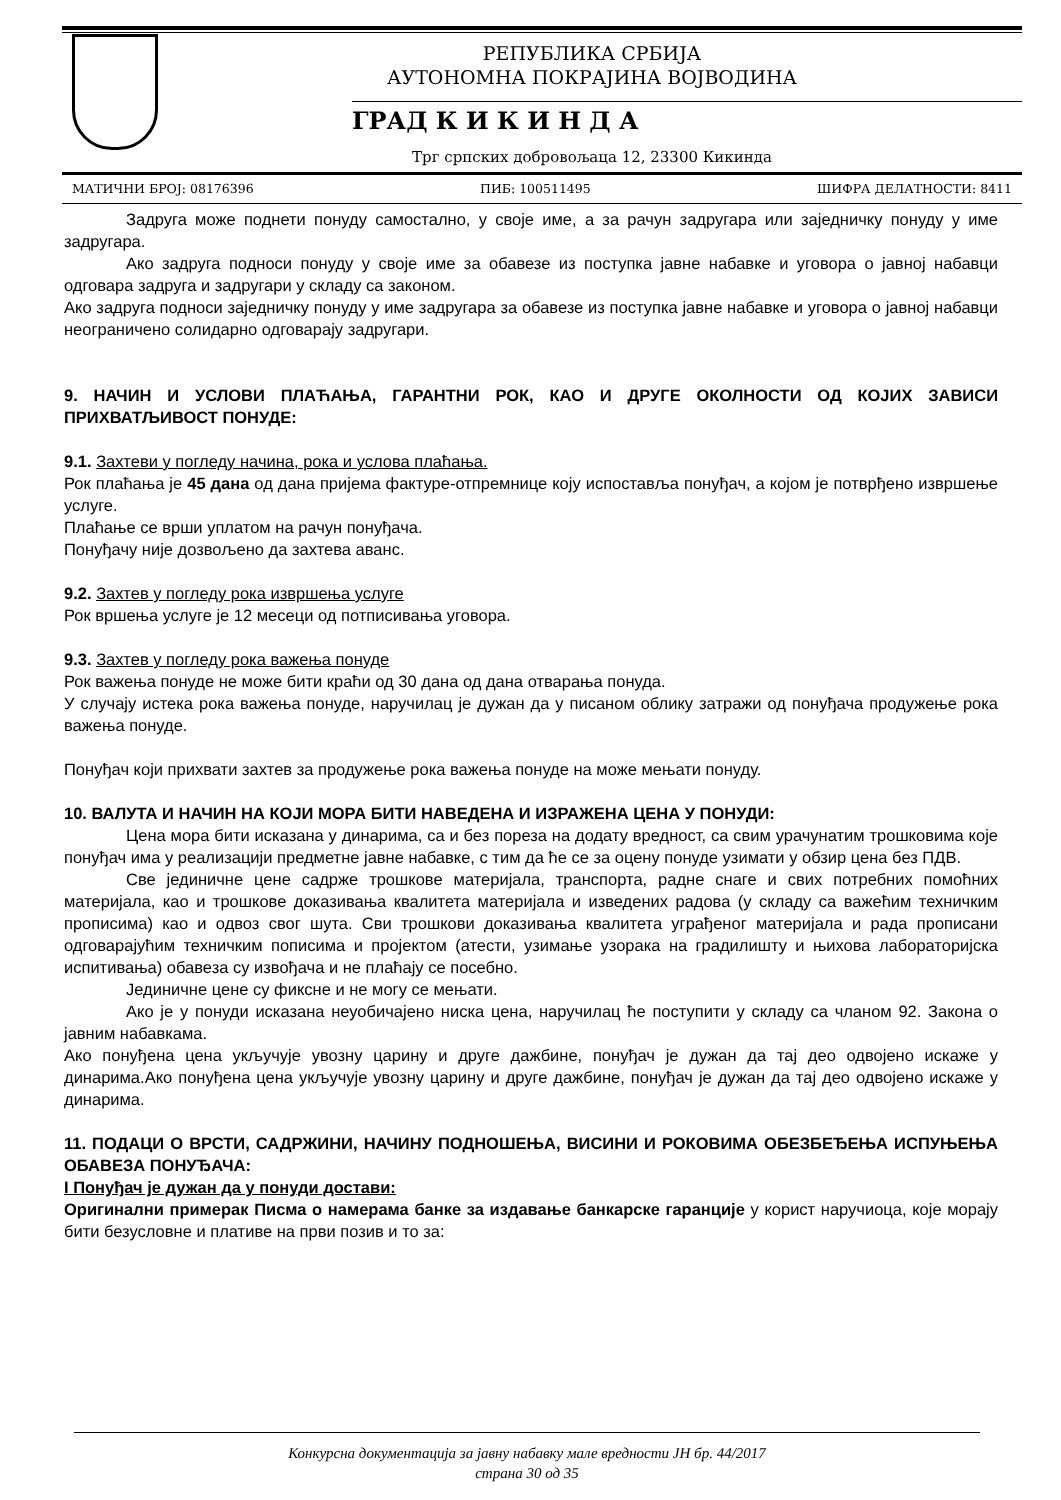РЕПУБЛИКА СРБИЈА
АУТОНОМНА ПОКРАЈИНА ВОЈВОДИНА
ГРАД К И К И Н Д А
Трг српских добровољаца 12, 23300 Кикинда
МАТИЧНИ БРОЈ: 08176396 ПИБ: 100511495 ШИФРА ДЕЛАТНОСТИ: 8411
Задруга може поднети понуду самостално, у своје име, а за рачун задругара или заједничку понуду у име задругара.
Ако задруга подноси понуду у своје име за обавезе из поступка јавне набавке и уговора о јавној набавци одговара задруга и задругари у складу са законом.
Ако задруга подноси заједничку понуду у име задругара за обавезе из поступка јавне набавке и уговора о јавној набавци неограничено солидарно одговарају задругари.
9. НАЧИН И УСЛОВИ ПЛАЋАЊА, ГАРАНТНИ РОК, КАО И ДРУГЕ ОКОЛНОСТИ ОД КОЈИХ ЗАВИСИ ПРИХВАТЉИВОСТ ПОНУДЕ:
9.1. Захтеви у погледу начина, рока и услова плаћања.
Рок плаћања је 45 дана од дана пријема фактуре-отпремнице коју испоставља понуђач, а којом је потврђено извршење услуге.
Плаћање се врши уплатом на рачун понуђача.
Понуђачу није дозвољено да захтева аванс.
9.2. Захтев у погледу рока извршења услуге
Рок вршења услуге је 12 месеци од потписивања уговора.
9.3. Захтев у погледу рока важења понуде
Рок важења понуде не може бити краћи од 30 дана од дана отварања понуда.
У случају истека рока важења понуде, наручилац је дужан да у писаном облику затражи од понуђача продужење рока важења понуде.
Понуђач који прихвати захтев за продужење рока важења понуде на може мењати понуду.
10. ВАЛУТА И НАЧИН НА КОЈИ МОРА БИТИ НАВЕДЕНА И ИЗРАЖЕНА ЦЕНА У ПОНУДИ:
Цена мора бити исказана у динарима, са и без пореза на додату вредност, са свим урачунатим трошковима које понуђач има у реализацији предметне јавне набавке, с тим да ће се за оцену понуде узимати у обзир цена без ПДВ.
Све јединичне цене садрже трошкове материјала, транспорта, радне снаге и свих потребних помоћних материјала, као и трошкове доказивања квалитета материјала и изведених радова (у складу са важећим техничким прописима) као и одвоз свог шута. Сви трошкови доказивања квалитета уграђеног материјала и рада прописани одговарајућим техничким пописима и пројектом (атести, узимање узорака на градилишту и њихова лабораторијска испитивања) обавеза су извођача и не плаћају се посебно.
Јединичне цене су фиксне и не могу се мењати.
Ако је у понуди исказана неуобичајено ниска цена, наручилац ће поступити у складу са чланом 92. Закона о јавним набавкама.
Ако понуђена цена укључује увозну царину и друге дажбине, понуђач је дужан да тај део одвојено искаже у динарима.Ако понуђена цена укључује увозну царину и друге дажбине, понуђач је дужан да тај део одвојено искаже у динарима.
11. ПОДАЦИ О ВРСТИ, САДРЖИНИ, НАЧИНУ ПОДНОШЕЊА, ВИСИНИ И РОКОВИМА ОБЕЗБЕЂЕЊА ИСПУЊЕЊА ОБАВЕЗА ПОНУЂАЧА:
I Понуђач је дужан да у понуди достави:
Оригинални примерак Писма о намерама банке за издавање банкарске гаранције у корист наручиоца, које морају бити безусловне и плативе на први позив и то за:
Конкурсна документација за јавну набавку мале вредности ЈН бр. 44/2017
страна 30 од 35